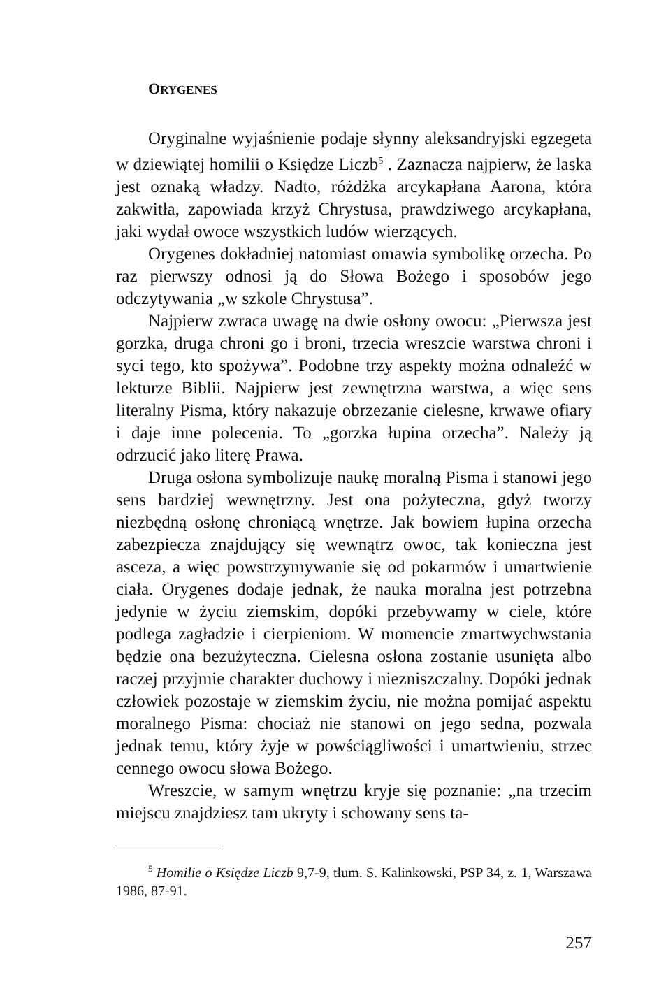ORYGENES
Oryginalne wyjaśnienie podaje słynny aleksandryjski egzegeta w dziewiątej homilii o Księdze Liczb<sup>5</sup> . Zaznacza najpierw, że laska jest oznaką władzy. Nadto, różdżka arcykapłana Aarona, która zakwitła, zapowiada krzyż Chrystusa, prawdziwego arcykapłana, jaki wydał owoce wszystkich ludów wierzących.
Orygenes dokładniej natomiast omawia symbolikę orzecha. Po raz pierwszy odnosi ją do Słowa Bożego i sposobów jego odczytywania „w szkole Chrystusa”.
Najpierw zwraca uwagę na dwie osłony owocu: „Pierwsza jest gorzka, druga chroni go i broni, trzecia wreszcie warstwa chroni i syci tego, kto spożywa”. Podobne trzy aspekty można odnaleźć w lekturze Biblii. Najpierw jest zewnętrzna warstwa, a więc sens literalny Pisma, który nakazuje obrzezanie cielesne, krwawe ofiary i daje inne polecenia. To „gorzka łupina orzecha”. Należy ją odrzucić jako literę Prawa.
Druga osłona symbolizuje naukę moralną Pisma i stanowi jego sens bardziej wewnętrzny. Jest ona pożyteczna, gdyż tworzy niezbędną osłonę chroniącą wnętrze. Jak bowiem łupina orzecha zabezpiecza znajdujący się wewnątrz owoc, tak konieczna jest asceza, a więc powstrzymywanie się od pokarmów i umartwienie ciała. Orygenes dodaje jednak, że nauka moralna jest potrzebna jedynie w życiu ziemskim, dopóki przebywamy w ciele, które podlega zagładzie i cierpieniom. W momencie zmartwychwstania będzie ona bezużyteczna. Cielesna osłona zostanie usunięta albo raczej przyjmie charakter duchowy i niezniszczalny. Dopóki jednak człowiek pozostaje w ziemskim życiu, nie można pomijać aspektu moralnego Pisma: chociaż nie stanowi on jego sedna, pozwala jednak temu, który żyje w powściągliwości i umartwieniu, strzec cennego owocu słowa Bożego.
Wreszcie, w samym wnętrzu kryje się poznanie: „na trzecim miejscu znajdziesz tam ukryty i schowany sens ta-
<sup>5</sup> Homilie o Księdze Liczb 9,7-9, tłum. S. Kalinkowski, PSP 34, z. 1, Warszawa 1986, 87-91.
257